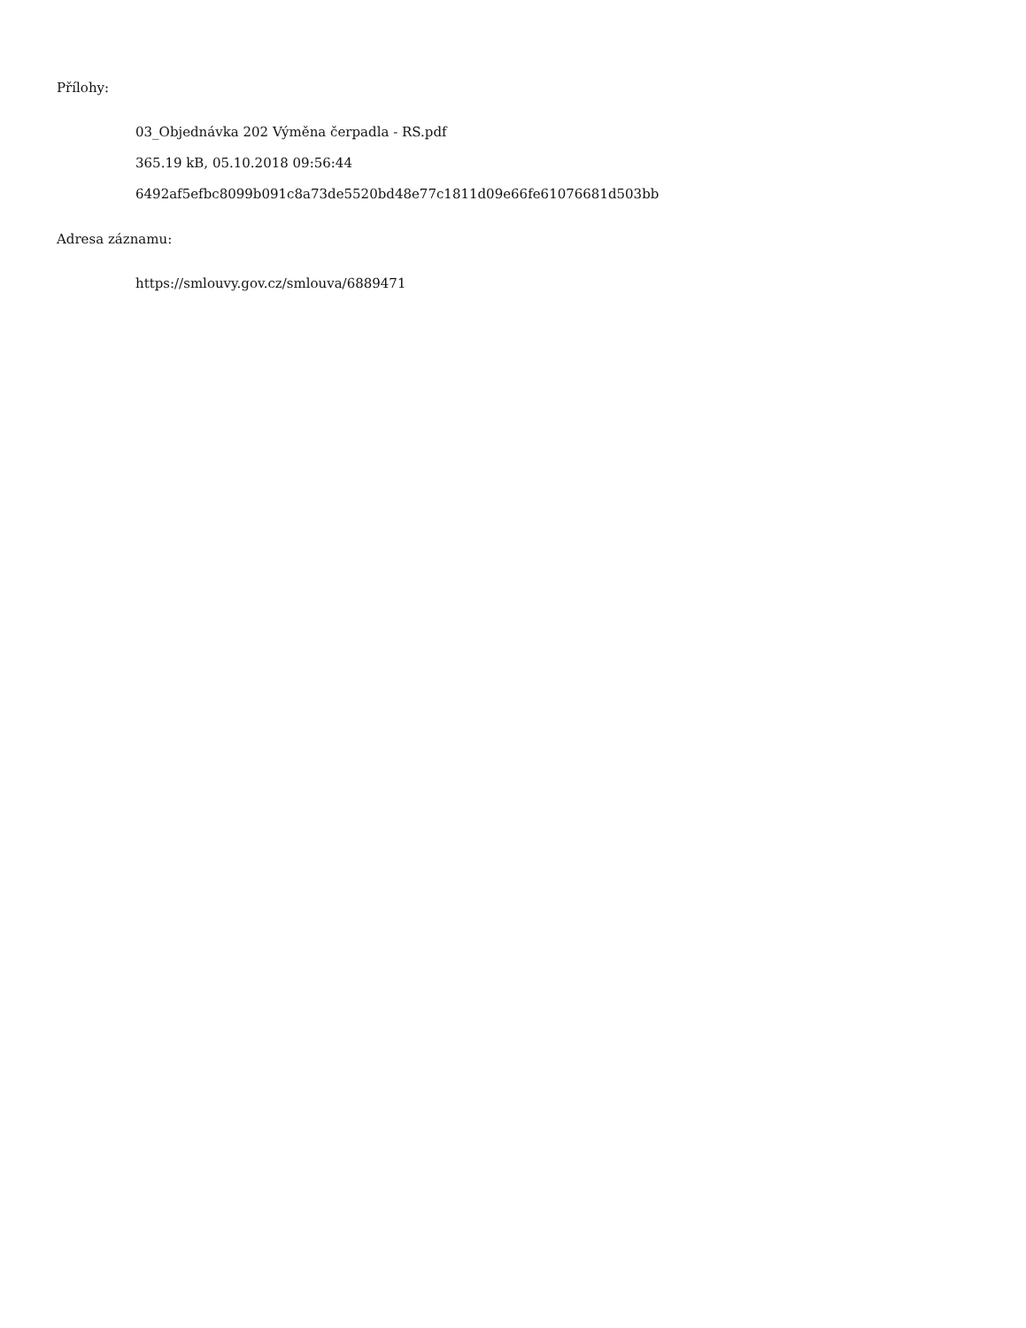Přílohy:
03_Objednávka 202 Výměna čerpadla - RS.pdf
365.19 kB, 05.10.2018 09:56:44
6492af5efbc8099b091c8a73de5520bd48e77c1811d09e66fe61076681d503bb
Adresa záznamu:
https://smlouvy.gov.cz/smlouva/6889471